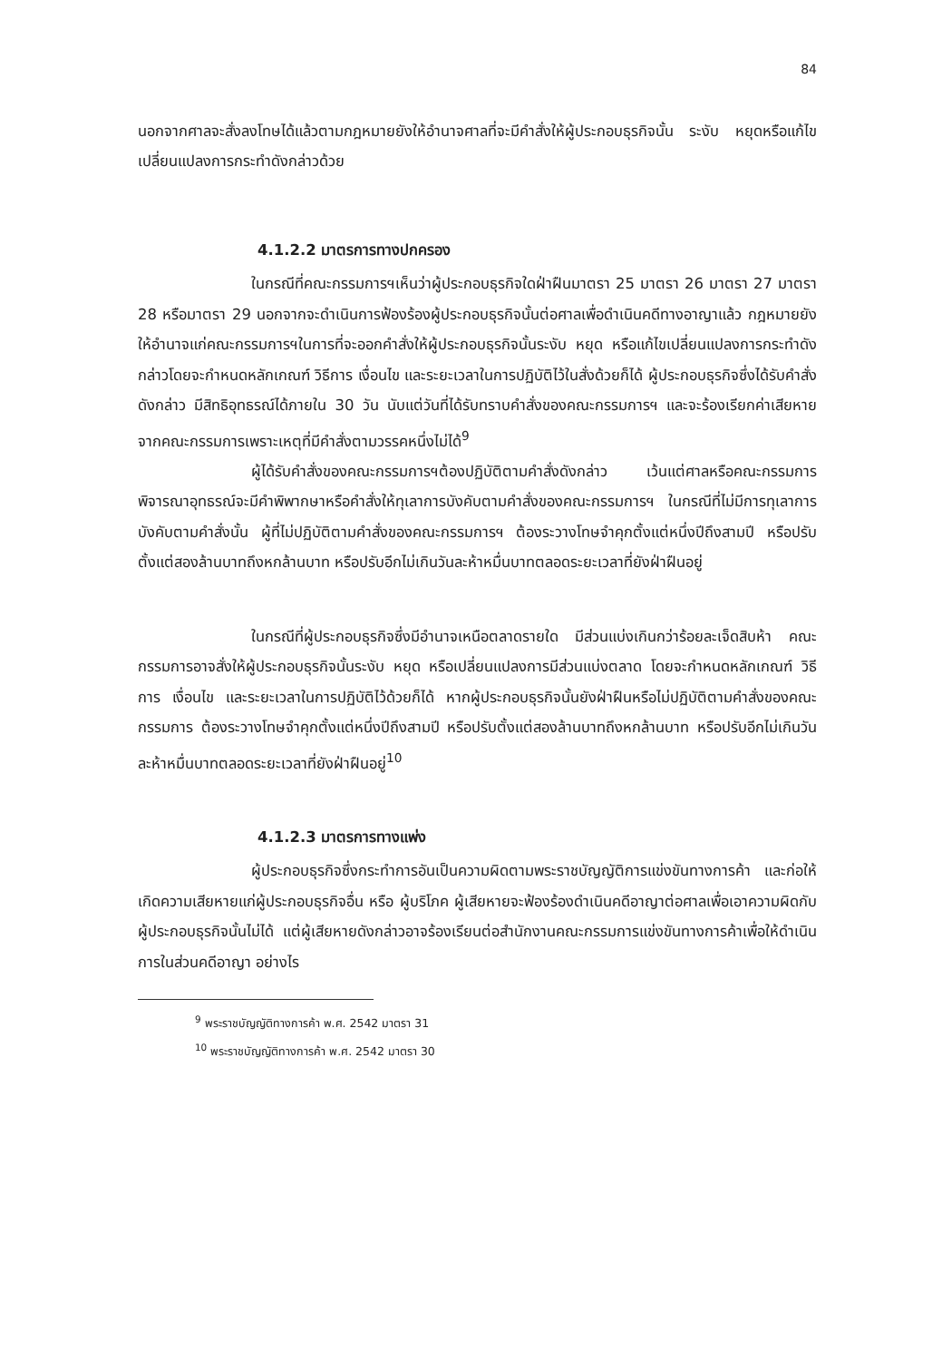84
นอกจากศาลจะสั่งลงโทษได้แล้วตามกฎหมายยังให้อำนาจศาลที่จะมีคำสั่งให้ผู้ประกอบธุรกิจนั้น ระงับ หยุดหรือแก้ไขเปลี่ยนแปลงการกระทำดังกล่าวด้วย
4.1.2.2 มาตรการทางปกครอง
ในกรณีที่คณะกรรมการฯเห็นว่าผู้ประกอบธุรกิจใดฝ่าฝืนมาตรา 25 มาตรา 26 มาตรา 27 มาตรา 28 หรือมาตรา 29 นอกจากจะดำเนินการฟ้องร้องผู้ประกอบธุรกิจนั้นต่อศาลเพื่อดำเนินคดีทางอาญาแล้ว กฎหมายยังให้อำนาจแก่คณะกรรมการฯในการที่จะออกคำสั่งให้ผู้ประกอบธุรกิจนั้นระงับ หยุด หรือแก้ไขเปลี่ยนแปลงการกระทำดังกล่าวโดยจะกำหนดหลักเกณฑ์ วิธีการ เงื่อนไข และระยะเวลาในการปฏิบัติไว้ในสั่งด้วยก็ได้ ผู้ประกอบธุรกิจซึ่งได้รับคำสั่งดังกล่าว มีสิทธิอุทธรณ์ได้ภายใน 30 วัน นับแต่วันที่ได้รับทราบคำสั่งของคณะกรรมการฯ และจะร้องเรียกค่าเสียหายจากคณะกรรมการเพราะเหตุที่มีคำสั่งตามวรรคหนึ่งไม่ได้<sup>9</sup>
ผู้ได้รับคำสั่งของคณะกรรมการฯต้องปฏิบัติตามคำสั่งดังกล่าว เว้นแต่ศาลหรือคณะกรรมการพิจารณาอุทธรณ์จะมีคำพิพากษาหรือคำสั่งให้ทุเลาการบังคับตามคำสั่งของคณะกรรมการฯ ในกรณีที่ไม่มีการทุเลาการบังคับตามคำสั่งนั้น ผู้ที่ไม่ปฏิบัติตามคำสั่งของคณะกรรมการฯ ต้องระวางโทษจำคุกตั้งแต่หนึ่งปีถึงสามปี หรือปรับตั้งแต่สองล้านบาทถึงหกล้านบาท หรือปรับอีกไม่เกินวันละห้าหมื่นบาทตลอดระยะเวลาที่ยังฝ่าฝืนอยู่
ในกรณีที่ผู้ประกอบธุรกิจซึ่งมีอำนาจเหนือตลาดรายใด มีส่วนแบ่งเกินกว่าร้อยละเจ็ดสิบห้า คณะกรรมการอาจสั่งให้ผู้ประกอบธุรกิจนั้นระงับ หยุด หรือเปลี่ยนแปลงการมีส่วนแบ่งตลาด โดยจะกำหนดหลักเกณฑ์ วิธีการ เงื่อนไข และระยะเวลาในการปฏิบัติไว้ด้วยก็ได้ หากผู้ประกอบธุรกิจนั้นยังฝ่าฝืนหรือไม่ปฏิบัติตามคำสั่งของคณะกรรมการ ต้องระวางโทษจำคุกตั้งแต่หนึ่งปีถึงสามปี หรือปรับตั้งแต่สองล้านบาทถึงหกล้านบาท หรือปรับอีกไม่เกินวันละห้าหมื่นบาทตลอดระยะเวลาที่ยังฝ่าฝืนอยู่<sup>10</sup>
4.1.2.3 มาตรการทางแพ่ง
ผู้ประกอบธุรกิจซึ่งกระทำการอันเป็นความผิดตามพระราชบัญญัติการแข่งขันทางการค้า และก่อให้เกิดความเสียหายแก่ผู้ประกอบธุรกิจอื่น หรือ ผู้บริโภค ผู้เสียหายจะฟ้องร้องดำเนินคดีอาญาต่อศาลเพื่อเอาความผิดกับผู้ประกอบธุรกิจนั้นไม่ได้ แต่ผู้เสียหายดังกล่าวอาจร้องเรียนต่อสำนักงานคณะกรรมการแข่งขันทางการค้าเพื่อให้ดำเนินการในส่วนคดีอาญา อย่างไร
<sup>9</sup> พระราชบัญญัติทางการค้า พ.ศ. 2542 มาตรา 31
<sup>10</sup> พระราชบัญญัติทางการค้า พ.ศ. 2542 มาตรา 30